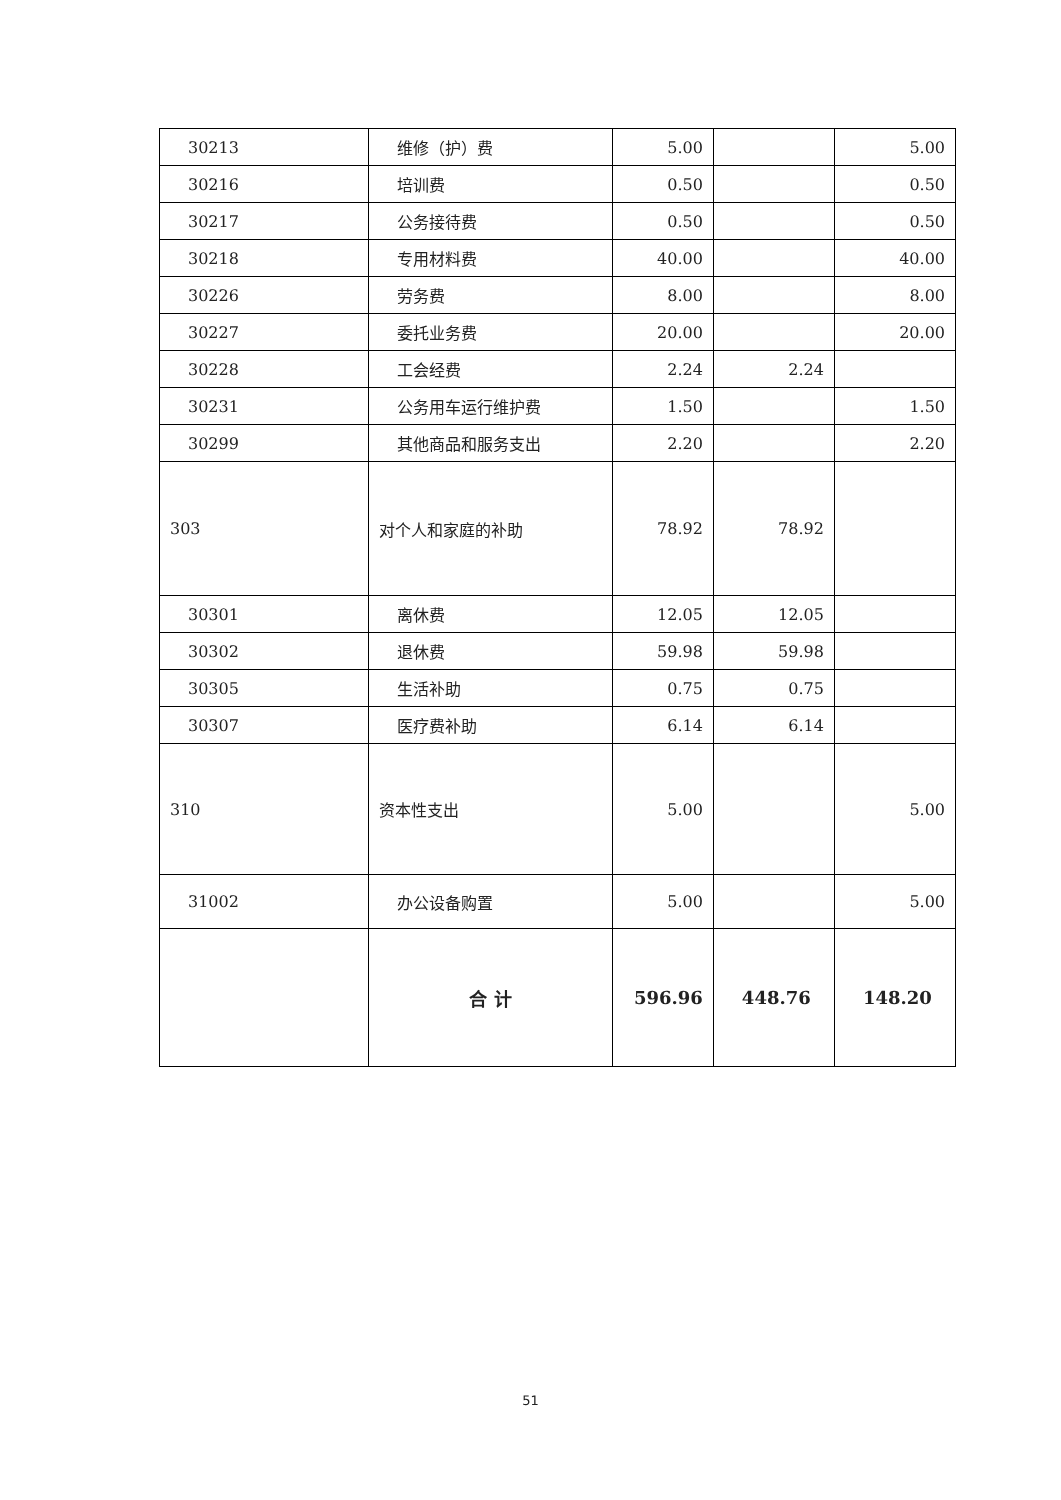| 30213 | 维修（护）费 | 5.00 | | 5.00 |
| 30216 | 培训费 | 0.50 | | 0.50 |
| 30217 | 公务接待费 | 0.50 | | 0.50 |
| 30218 | 专用材料费 | 40.00 | | 40.00 |
| 30226 | 劳务费 | 8.00 | | 8.00 |
| 30227 | 委托业务费 | 20.00 | | 20.00 |
| 30228 | 工会经费 | 2.24 | 2.24 | |
| 30231 | 公务用车运行维护费 | 1.50 | | 1.50 |
| 30299 | 其他商品和服务支出 | 2.20 | | 2.20 |
| 303 | 对个人和家庭的补助 | 78.92 | 78.92 | |
| 30301 | 离休费 | 12.05 | 12.05 | |
| 30302 | 退休费 | 59.98 | 59.98 | |
| 30305 | 生活补助 | 0.75 | 0.75 | |
| 30307 | 医疗费补助 | 6.14 | 6.14 | |
| 310 | 资本性支出 | 5.00 | | 5.00 |
| 31002 | 办公设备购置 | 5.00 | | 5.00 |
| | 合 计 | 596.96 | 448.76 | 148.20 |
51